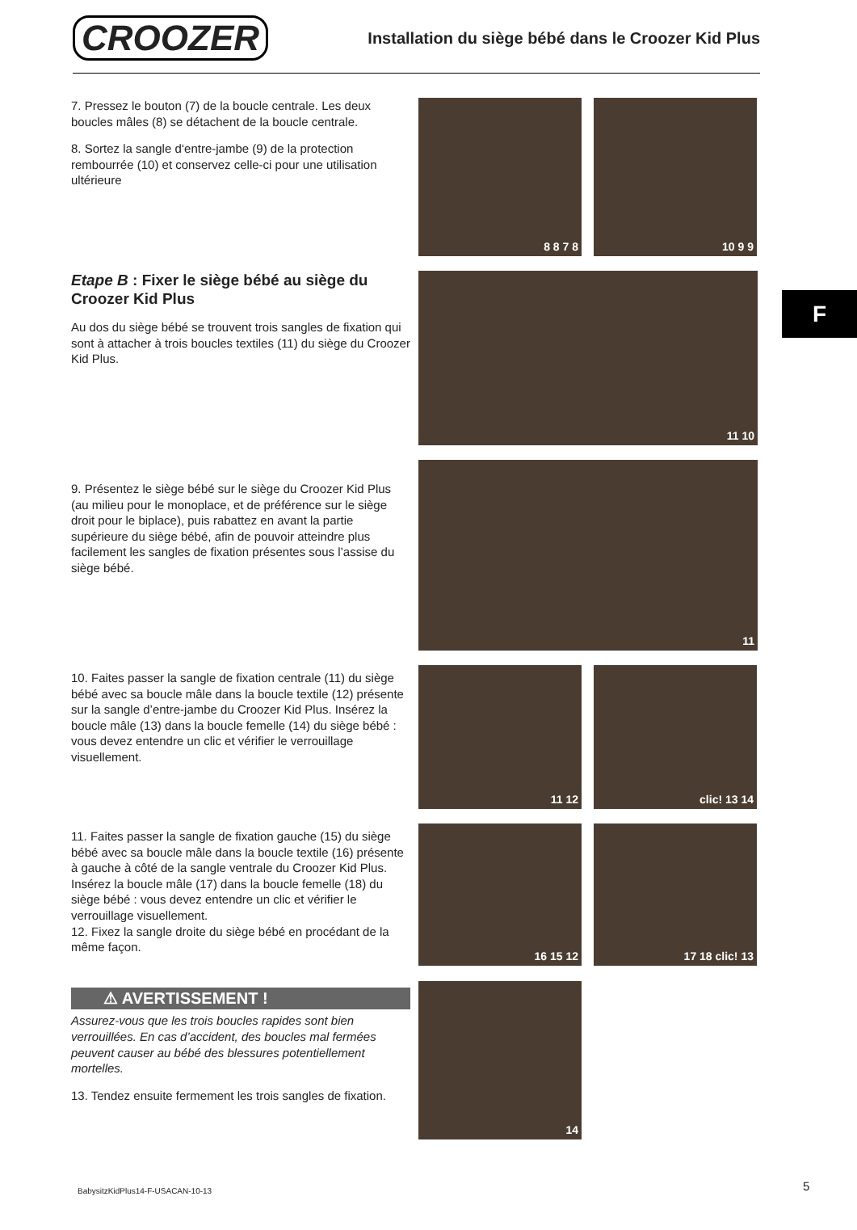CROOZER
Installation du siège bébé dans le Croozer Kid Plus
F
7. Pressez le bouton (7) de la boucle centrale. Les deux boucles mâles (8) se détachent de la boucle centrale.
8. Sortez la sangle d‘entre-jambe (9) de la protection rembourrée (10) et conservez celle-ci pour une utilisation ultérieure
8 8 7 8 10 9 9
Etape B : Fixer le siège bébé au siège du Croozer Kid Plus
Au dos du siège bébé se trouvent trois sangles de fixation qui sont à attacher à trois boucles textiles (11) du siège du Croozer Kid Plus.
11 10
9. Présentez le siège bébé sur le siège du Croozer Kid Plus (au milieu pour le monoplace, et de préférence sur le siège droit pour le biplace), puis rabattez en avant la partie supérieure du siège bébé, afin de pouvoir atteindre plus facilement les sangles de fixation présentes sous l’assise du siège bébé.
11
10. Faites passer la sangle de fixation centrale (11) du siège bébé avec sa boucle mâle dans la boucle textile (12) présente sur la sangle d’entre-jambe du Croozer Kid Plus. Insérez la boucle mâle (13) dans la boucle femelle (14) du siège bébé : vous devez entendre un clic et vérifier le verrouillage visuellement.
11 12 clic! 13 14
11. Faites passer la sangle de fixation gauche (15) du siège bébé avec sa boucle mâle dans la boucle textile (16) présente à gauche à côté de la sangle ventrale du Croozer Kid Plus. Insérez la boucle mâle (17) dans la boucle femelle (18) du siège bébé : vous devez entendre un clic et vérifier le verrouillage visuellement.
12. Fixez la sangle droite du siège bébé en procédant de la même façon.
16 15 12 17 18 clic! 13
⚠ AVERTISSEMENT !
Assurez-vous que les trois boucles rapides sont bien verrouillées. En cas d’accident, des boucles mal fermées peuvent causer au bébé des blessures potentiellement mortelles.
13. Tendez ensuite fermement les trois sangles de fixation.
14
BabysitzKidPlus14-F-USACAN-10-13
5